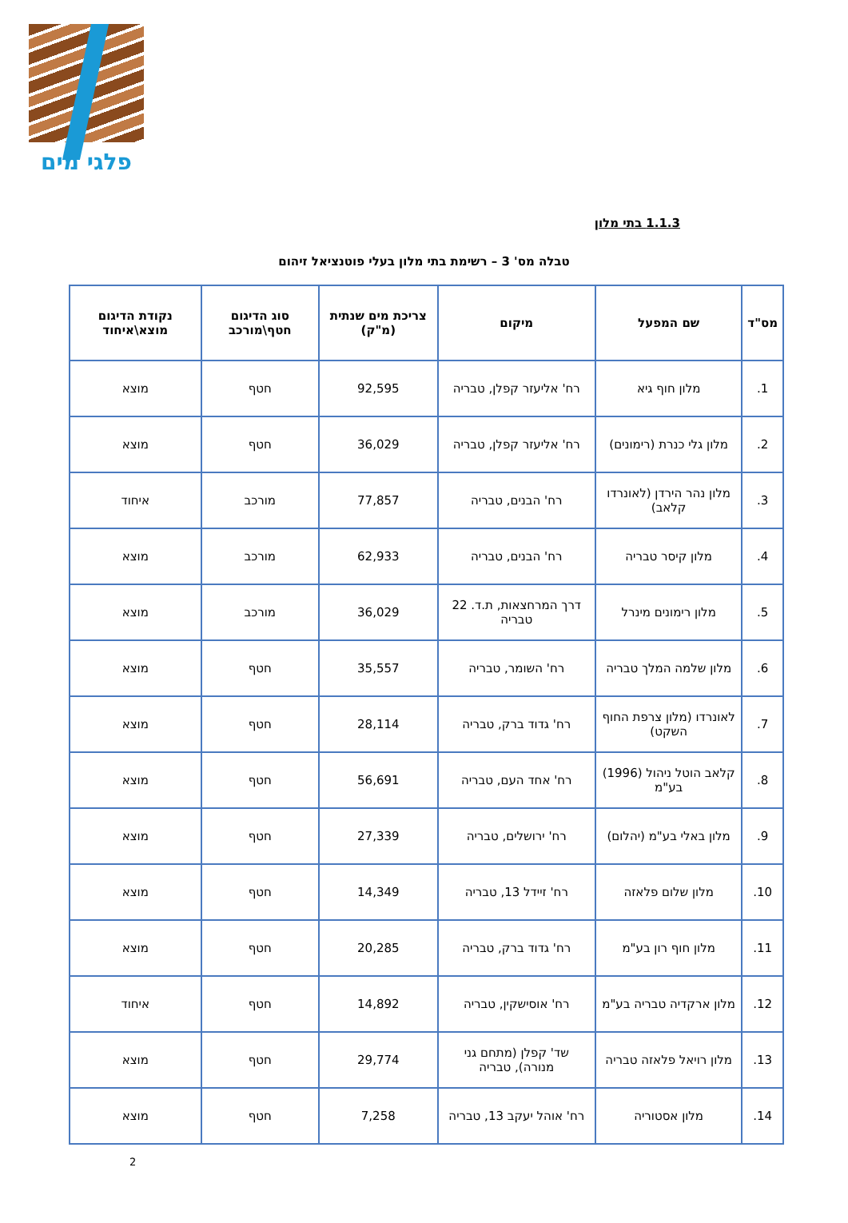פלגי מים
1.1.3 בתי מלון
טבלה מס' 3 – רשימת בתי מלון בעלי פוטנציאל זיהום
| מס"ד | שם המפעל | מיקום | צריכת מים שנתית (מ"ק) | סוג הדיגום חטף\מורכב | נקודת הדיגום מוצא\איחוד |
| --- | --- | --- | --- | --- | --- |
| 1. | מלון חוף גיא | רח' אליעזר קפלן, טבריה | 92,595 | חטף | מוצא |
| 2. | מלון גלי כנרת (רימונים) | רח' אליעזר קפלן, טבריה | 36,029 | חטף | מוצא |
| 3. | מלון נהר הירדן (לאונרדו קלאב) | רח' הבנים, טבריה | 77,857 | מורכב | איחוד |
| 4. | מלון קיסר טבריה | רח' הבנים, טבריה | 62,933 | מורכב | מוצא |
| 5. | מלון רימונים מינרל | דרך המרחצאות, ת.ד. 22 טבריה | 36,029 | מורכב | מוצא |
| 6. | מלון שלמה המלך טבריה | רח' השומר, טבריה | 35,557 | חטף | מוצא |
| 7. | לאונרדו (מלון צרפת החוף השקט) | רח' גדוד ברק, טבריה | 28,114 | חטף | מוצא |
| 8. | קלאב הוטל ניהול (1996) בע"מ | רח' אחד העם, טבריה | 56,691 | חטף | מוצא |
| 9. | מלון באלי בע"מ (יהלום) | רח' ירושלים, טבריה | 27,339 | חטף | מוצא |
| 10. | מלון שלום פלאזה | רח' זיידל 13, טבריה | 14,349 | חטף | מוצא |
| 11. | מלון חוף רון בע"מ | רח' גדוד ברק, טבריה | 20,285 | חטף | מוצא |
| 12. | מלון ארקדיה טבריה בע"מ | רח' אוסישקין, טבריה | 14,892 | חטף | איחוד |
| 13. | מלון רויאל פלאזה טבריה | שד' קפלן (מתחם גני מנורה), טבריה | 29,774 | חטף | מוצא |
| 14. | מלון אסטוריה | רח' אוהל יעקב 13, טבריה | 7,258 | חטף | מוצא |
2